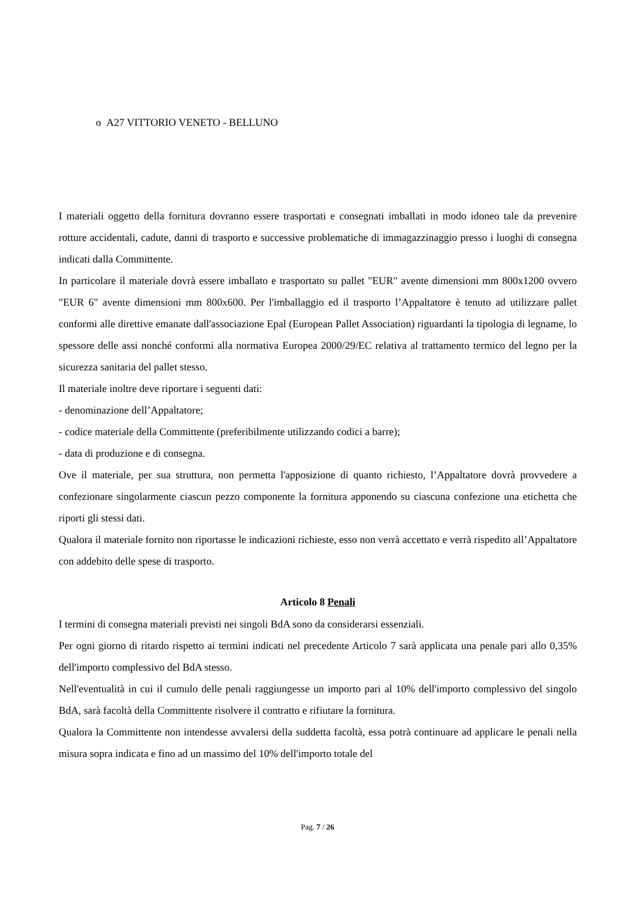o A27 VITTORIO VENETO - BELLUNO
I materiali oggetto della fornitura dovranno essere trasportati e consegnati imballati in modo idoneo tale da prevenire rotture accidentali, cadute, danni di trasporto e successive problematiche di immagazzinaggio presso i luoghi di consegna indicati dalla Committente.
In particolare il materiale dovrà essere imballato e trasportato su pallet "EUR" avente dimensioni mm 800x1200 ovvero "EUR 6" avente dimensioni mm 800x600. Per l'imballaggio ed il trasporto l’Appaltatore è tenuto ad utilizzare pallet conformi alle direttive emanate dall'associazione Epal (European Pallet Association) riguardanti la tipologia di legname, lo spessore delle assi nonché conformi alla normativa Europea 2000/29/EC relativa al trattamento termico del legno per la sicurezza sanitaria del pallet stesso.
Il materiale inoltre deve riportare i seguenti dati:
- denominazione dell’Appaltatore;
- codice materiale della Committente (preferibilmente utilizzando codici a barre);
- data di produzione e di consegna.
Ove il materiale, per sua struttura, non permetta l'apposizione di quanto richiesto, l’Appaltatore dovrà provvedere a confezionare singolarmente ciascun pezzo componente la fornitura apponendo su ciascuna confezione una etichetta che riporti gli stessi dati.
Qualora il materiale fornito non riportasse le indicazioni richieste, esso non verrà accettato e verrà rispedito all’Appaltatore con addebito delle spese di trasporto.
Articolo 8 Penali
I termini di consegna materiali previsti nei singoli BdA sono da considerarsi essenziali.
Per ogni giorno di ritardo rispetto ai termini indicati nel precedente Articolo 7 sarà applicata una penale pari allo 0,35% dell'importo complessivo del BdA stesso.
Nell'eventualità in cui il cumulo delle penali raggiungesse un importo pari al 10% dell'importo complessivo del singolo BdA, sarà facoltà della Committente risolvere il contratto e rifiutare la fornitura.
Qualora la Committente non intendesse avvalersi della suddetta facoltà, essa potrà continuare ad applicare le penali nella misura sopra indicata e fino ad un massimo del 10% dell'importo totale del
Pag. 7 / 26